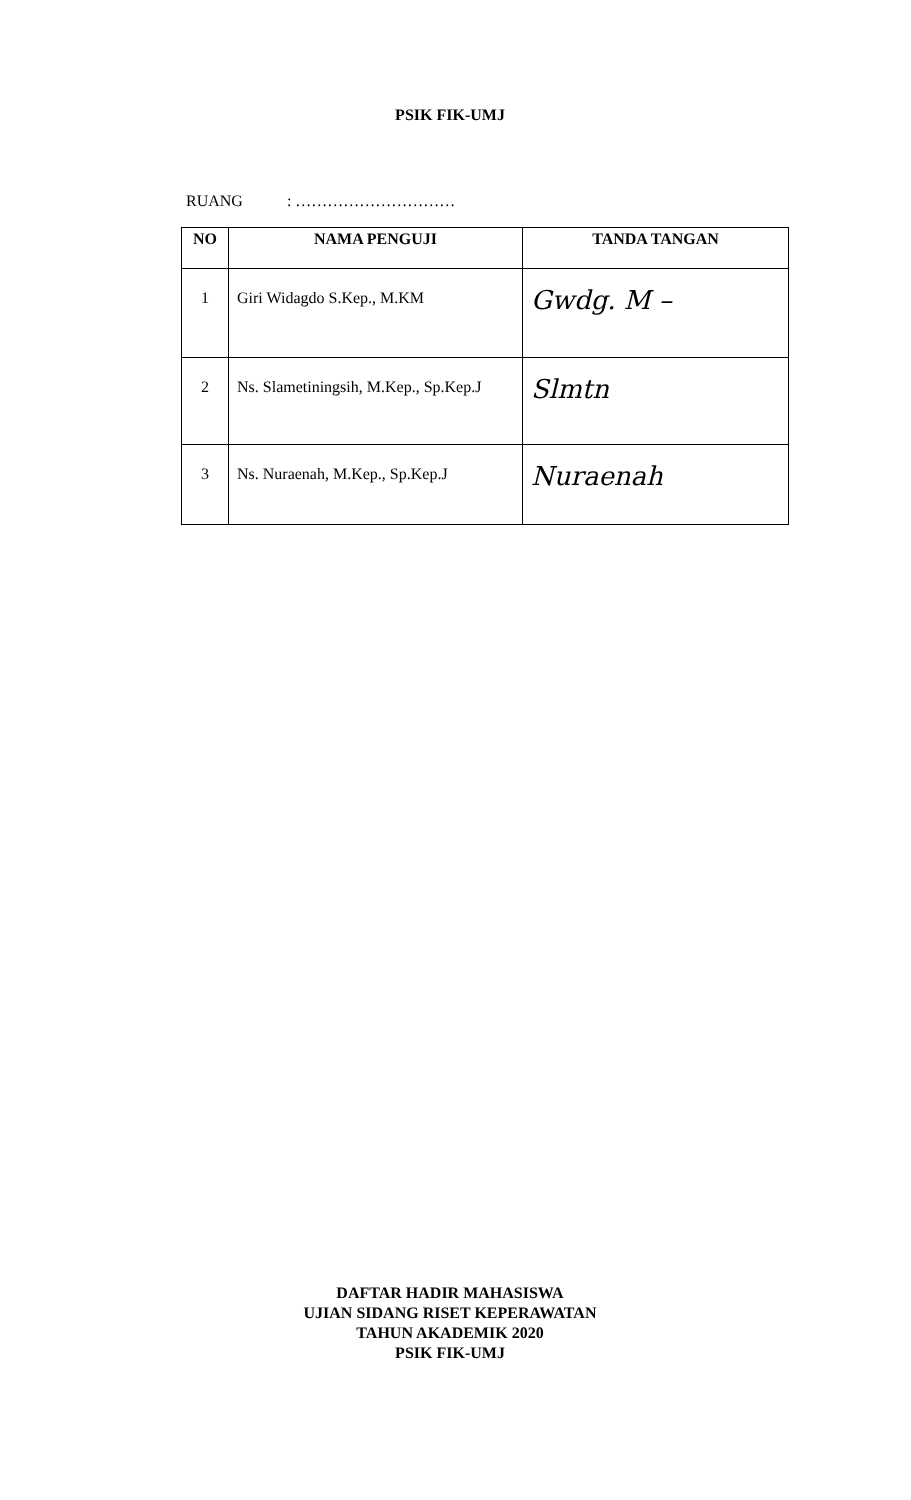PSIK FIK-UMJ
RUANG : …………………………
| NO | NAMA PENGUJI | TANDA TANGAN |
| --- | --- | --- |
| 1 | Giri Widagdo S.Kep., M.KM | Gwdg. M – |
| 2 | Ns. Slametiningsih, M.Kep., Sp.Kep.J | Slmtn |
| 3 | Ns. Nuraenah, M.Kep., Sp.Kep.J | Nuraenah |
DAFTAR HADIR MAHASISWA
UJIAN SIDANG RISET KEPERAWATAN
TAHUN AKADEMIK 2020
PSIK FIK-UMJ